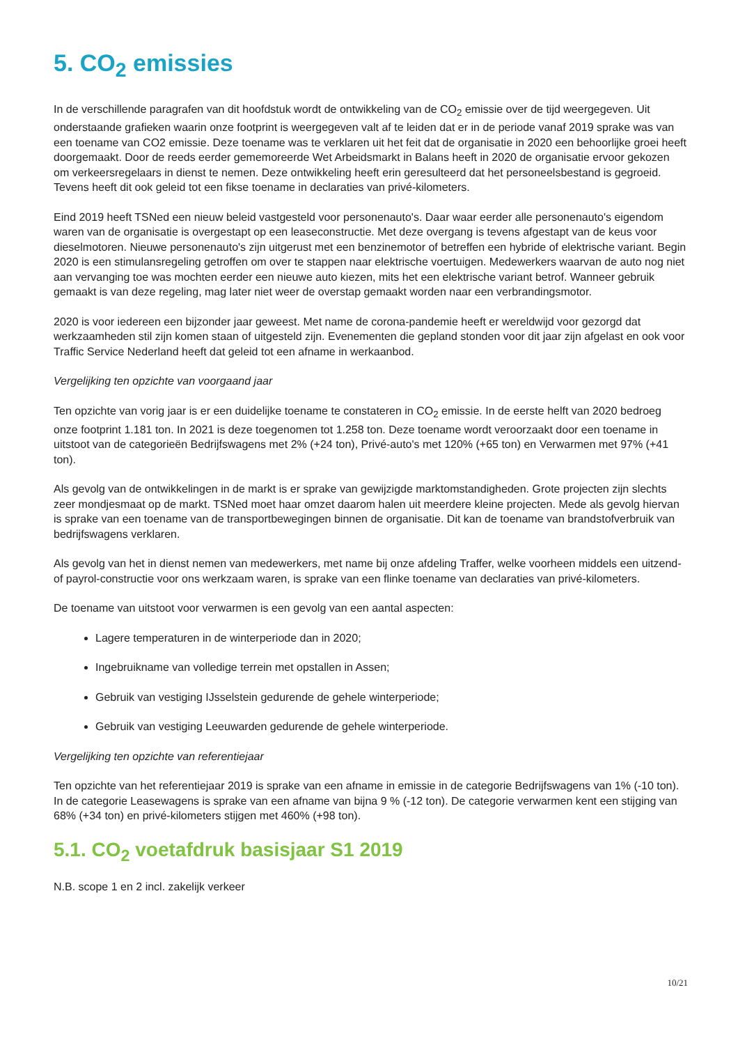5. CO<sub>2</sub> emissies
In de verschillende paragrafen van dit hoofdstuk wordt de ontwikkeling van de CO<sub>2</sub> emissie over de tijd weergegeven. Uit onderstaande grafieken waarin onze footprint is weergegeven valt af te leiden dat er in de periode vanaf 2019 sprake was van een toename van CO2 emissie. Deze toename was te verklaren uit het feit dat de organisatie in 2020 een behoorlijke groei heeft doorgemaakt. Door de reeds eerder gememoreerde Wet Arbeidsmarkt in Balans heeft in 2020 de organisatie ervoor gekozen om verkeersregelaars in dienst te nemen. Deze ontwikkeling heeft erin geresulteerd dat het personeelsbestand is gegroeid. Tevens heeft dit ook geleid tot een fikse toename in declaraties van privé-kilometers.
Eind 2019 heeft TSNed een nieuw beleid vastgesteld voor personenauto's. Daar waar eerder alle personenauto's eigendom waren van de organisatie is overgestapt op een leaseconstructie. Met deze overgang is tevens afgestapt van de keus voor dieselmotoren. Nieuwe personenauto's zijn uitgerust met een benzinemotor of betreffen een hybride of elektrische variant. Begin 2020 is een stimulansregeling getroffen om over te stappen naar elektrische voertuigen. Medewerkers waarvan de auto nog niet aan vervanging toe was mochten eerder een nieuwe auto kiezen, mits het een elektrische variant betrof. Wanneer gebruik gemaakt is van deze regeling, mag later niet weer de overstap gemaakt worden naar een verbrandingsmotor.
2020 is voor iedereen een bijzonder jaar geweest. Met name de corona-pandemie heeft er wereldwijd voor gezorgd dat werkzaamheden stil zijn komen staan of uitgesteld zijn. Evenementen die gepland stonden voor dit jaar zijn afgelast en ook voor Traffic Service Nederland heeft dat geleid tot een afname in werkaanbod.
Vergelijking ten opzichte van voorgaand jaar
Ten opzichte van vorig jaar is er een duidelijke toename te constateren in CO<sub>2</sub> emissie. In de eerste helft van 2020 bedroeg onze footprint 1.181 ton. In 2021 is deze toegenomen tot 1.258 ton. Deze toename wordt veroorzaakt door een toename in uitstoot van de categorieën Bedrijfswagens met 2% (+24 ton), Privé-auto's met 120% (+65 ton) en Verwarmen met 97% (+41 ton).
Als gevolg van de ontwikkelingen in de markt is er sprake van gewijzigde marktomstandigheden. Grote projecten zijn slechts zeer mondjesmaat op de markt. TSNed moet haar omzet daarom halen uit meerdere kleine projecten. Mede als gevolg hiervan is sprake van een toename van de transportbewegingen binnen de organisatie. Dit kan de toename van brandstofverbruik van bedrijfswagens verklaren.
Als gevolg van het in dienst nemen van medewerkers, met name bij onze afdeling Traffer, welke voorheen middels een uitzend- of payrol-constructie voor ons werkzaam waren, is sprake van een flinke toename van declaraties van privé-kilometers.
De toename van uitstoot voor verwarmen is een gevolg van een aantal aspecten:
Lagere temperaturen in de winterperiode dan in 2020;
Ingebruikname van volledige terrein met opstallen in Assen;
Gebruik van vestiging IJsselstein gedurende de gehele winterperiode;
Gebruik van vestiging Leeuwarden gedurende de gehele winterperiode.
Vergelijking ten opzichte van referentiejaar
Ten opzichte van het referentiejaar 2019 is sprake van een afname in emissie in de categorie Bedrijfswagens van 1% (-10 ton). In de categorie Leasewagens is sprake van een afname van bijna 9 % (-12 ton). De categorie verwarmen kent een stijging van 68% (+34 ton) en privé-kilometers stijgen met 460% (+98 ton).
5.1. CO<sub>2</sub> voetafdruk basisjaar S1 2019
N.B. scope 1 en 2 incl. zakelijk verkeer
10/21